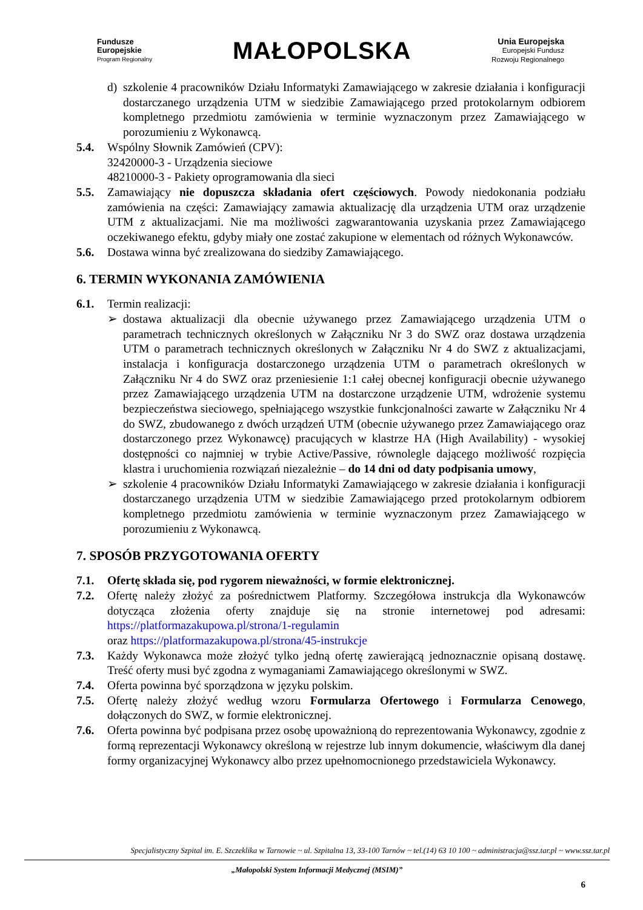Fundusze
Europejskie
Program Regionalny
MAŁOPOLSKA
Unia Europejska
Europejski Fundusz
Rozwoju Regionalnego
d) szkolenie 4 pracowników Działu Informatyki Zamawiającego w zakresie działania i konfiguracji dostarczanego urządzenia UTM w siedzibie Zamawiającego przed protokolarnym odbiorem kompletnego przedmiotu zamówienia w terminie wyznaczonym przez Zamawiającego w porozumieniu z Wykonawcą.
5.4. Wspólny Słownik Zamówień (CPV):
32420000-3 - Urządzenia sieciowe
48210000-3 - Pakiety oprogramowania dla sieci
5.5. Zamawiający nie dopuszcza składania ofert częściowych. Powody niedokonania podziału zamówienia na części: Zamawiający zamawia aktualizację dla urządzenia UTM oraz urządzenie UTM z aktualizacjami. Nie ma możliwości zagwarantowania uzyskania przez Zamawiającego oczekiwanego efektu, gdyby miały one zostać zakupione w elementach od różnych Wykonawców.
5.6. Dostawa winna być zrealizowana do siedziby Zamawiającego.
6. TERMIN WYKONANIA ZAMÓWIENIA
6.1. Termin realizacji:
➢ dostawa aktualizacji dla obecnie używanego przez Zamawiającego urządzenia UTM o parametrach technicznych określonych w Załączniku Nr 3 do SWZ oraz dostawa urządzenia UTM o parametrach technicznych określonych w Załączniku Nr 4 do SWZ z aktualizacjami, instalacja i konfiguracja dostarczonego urządzenia UTM o parametrach określonych w Załączniku Nr 4 do SWZ oraz przeniesienie 1:1 całej obecnej konfiguracji obecnie używanego przez Zamawiającego urządzenia UTM na dostarczone urządzenie UTM, wdrożenie systemu bezpieczeństwa sieciowego, spełniającego wszystkie funkcjonalności zawarte w Załączniku Nr 4 do SWZ, zbudowanego z dwóch urządzeń UTM (obecnie używanego przez Zamawiającego oraz dostarczonego przez Wykonawcę) pracujących w klastrze HA (High Availability) - wysokiej dostępności co najmniej w trybie Active/Passive, równolegle dającego możliwość rozpięcia klastra i uruchomienia rozwiązań niezależnie – do 14 dni od daty podpisania umowy,
➢ szkolenie 4 pracowników Działu Informatyki Zamawiającego w zakresie działania i konfiguracji dostarczanego urządzenia UTM w siedzibie Zamawiającego przed protokolarnym odbiorem kompletnego przedmiotu zamówienia w terminie wyznaczonym przez Zamawiającego w porozumieniu z Wykonawcą.
7. SPOSÓB PRZYGOTOWANIA OFERTY
7.1. Ofertę składa się, pod rygorem nieważności, w formie elektronicznej.
7.2. Ofertę należy złożyć za pośrednictwem Platformy. Szczegółowa instrukcja dla Wykonawców dotycząca złożenia oferty znajduje się na stronie internetowej pod adresami: https://platformazakupowa.pl/strona/1-regulamin
oraz https://platformazakupowa.pl/strona/45-instrukcje
7.3. Każdy Wykonawca może złożyć tylko jedną ofertę zawierającą jednoznacznie opisaną dostawę. Treść oferty musi być zgodna z wymaganiami Zamawiającego określonymi w SWZ.
7.4. Oferta powinna być sporządzona w języku polskim.
7.5. Ofertę należy złożyć według wzoru Formularza Ofertowego i Formularza Cenowego, dołączonych do SWZ, w formie elektronicznej.
7.6. Oferta powinna być podpisana przez osobę upoważnioną do reprezentowania Wykonawcy, zgodnie z formą reprezentacji Wykonawcy określoną w rejestrze lub innym dokumencie, właściwym dla danej formy organizacyjnej Wykonawcy albo przez upełnomocnionego przedstawiciela Wykonawcy.
Specjalistyczny Szpital im. E. Szczeklika w Tarnowie ~ ul. Szpitalna 13, 33-100 Tarnów ~ tel.(14) 63 10 100 ~ administracja@ssz.tar.pl ~ www.ssz.tar.pl
„Małopolski System Informacji Medycznej (MSIM)”
6